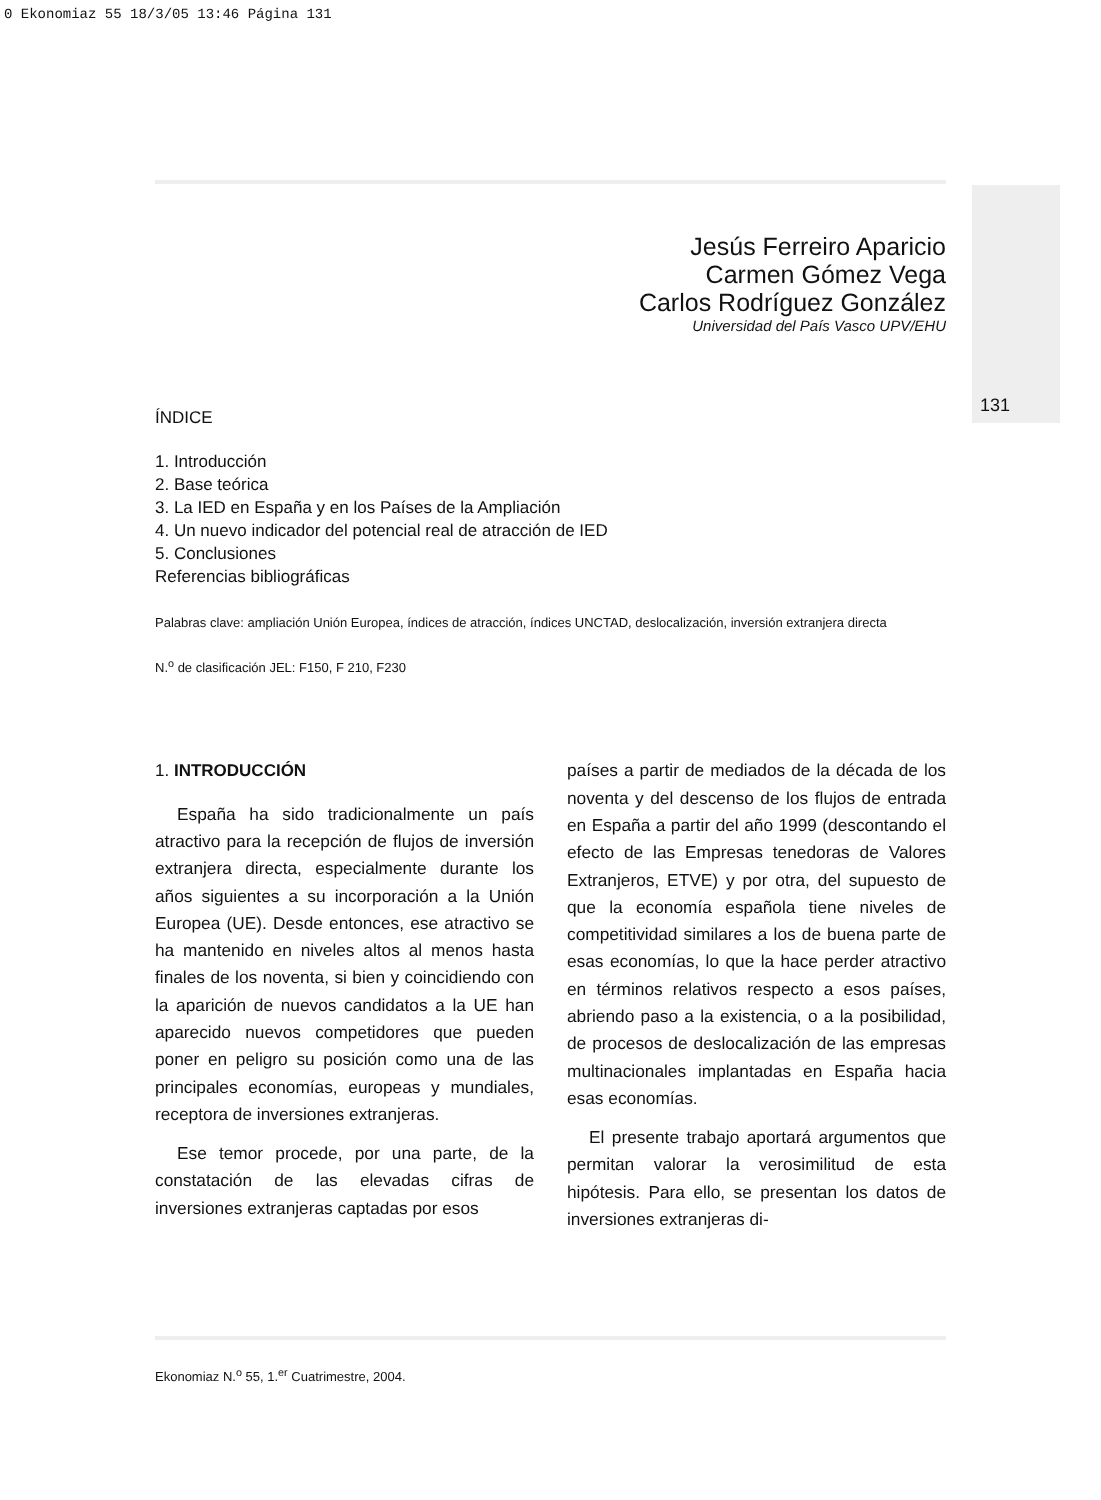0 Ekonomiaz 55 18/3/05 13:46 Página 131
131
Jesús Ferreiro Aparicio
Carmen Gómez Vega
Carlos Rodríguez González
Universidad del País Vasco UPV/EHU
ÍNDICE
1. Introducción
2. Base teórica
3. La IED en España y en los Países de la Ampliación
4. Un nuevo indicador del potencial real de atracción de IED
5. Conclusiones
Referencias bibliográficas
Palabras clave: ampliación Unión Europea, índices de atracción, índices UNCTAD, deslocalización, inversión extranjera directa
N.<sup>o</sup> de clasificación JEL: F150, F 210, F230
1. INTRODUCCIÓN
España ha sido tradicionalmente un país atractivo para la recepción de flujos de inversión extranjera directa, especialmente durante los años siguientes a su incorporación a la Unión Europea (UE). Desde entonces, ese atractivo se ha mantenido en niveles altos al menos hasta finales de los noventa, si bien y coincidiendo con la aparición de nuevos candidatos a la UE han aparecido nuevos competidores que pueden poner en peligro su posición como una de las principales economías, europeas y mundiales, receptora de inversiones extranjeras.
Ese temor procede, por una parte, de la constatación de las elevadas cifras de inversiones extranjeras captadas por esos
países a partir de mediados de la década de los noventa y del descenso de los flujos de entrada en España a partir del año 1999 (descontando el efecto de las Empresas tenedoras de Valores Extranjeros, ETVE) y por otra, del supuesto de que la economía española tiene niveles de competitividad similares a los de buena parte de esas economías, lo que la hace perder atractivo en términos relativos respecto a esos países, abriendo paso a la existencia, o a la posibilidad, de procesos de deslocalización de las empresas multinacionales implantadas en España hacia esas economías.
El presente trabajo aportará argumentos que permitan valorar la verosimilitud de esta hipótesis. Para ello, se presentan los datos de inversiones extranjeras di-
Ekonomiaz N.<sup>o</sup> 55, 1.<sup>er</sup> Cuatrimestre, 2004.